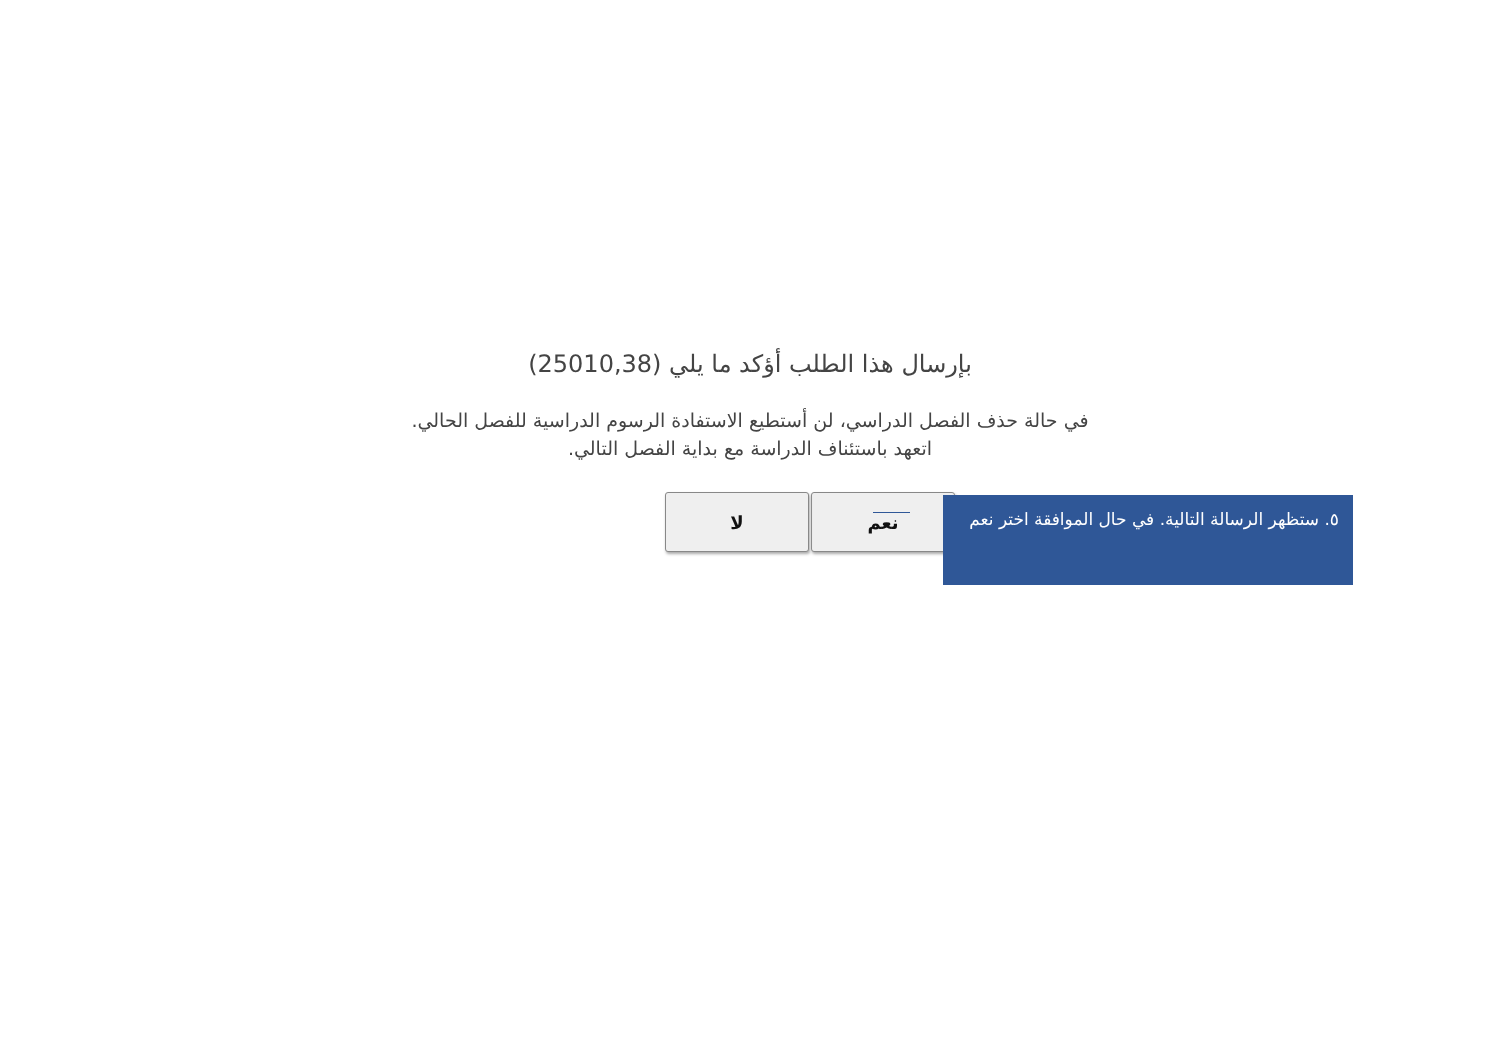بإرسال هذا الطلب أؤكد ما يلي (25010,38)
في حالة حذف الفصل الدراسي، لن أستطيع الاستفادة الرسوم الدراسية للفصل الحالي.
اتعهد باستئناف الدراسة مع بداية الفصل التالي.
نعم لا
٥. ستظهر الرسالة التالية. في حال الموافقة اختر نعم